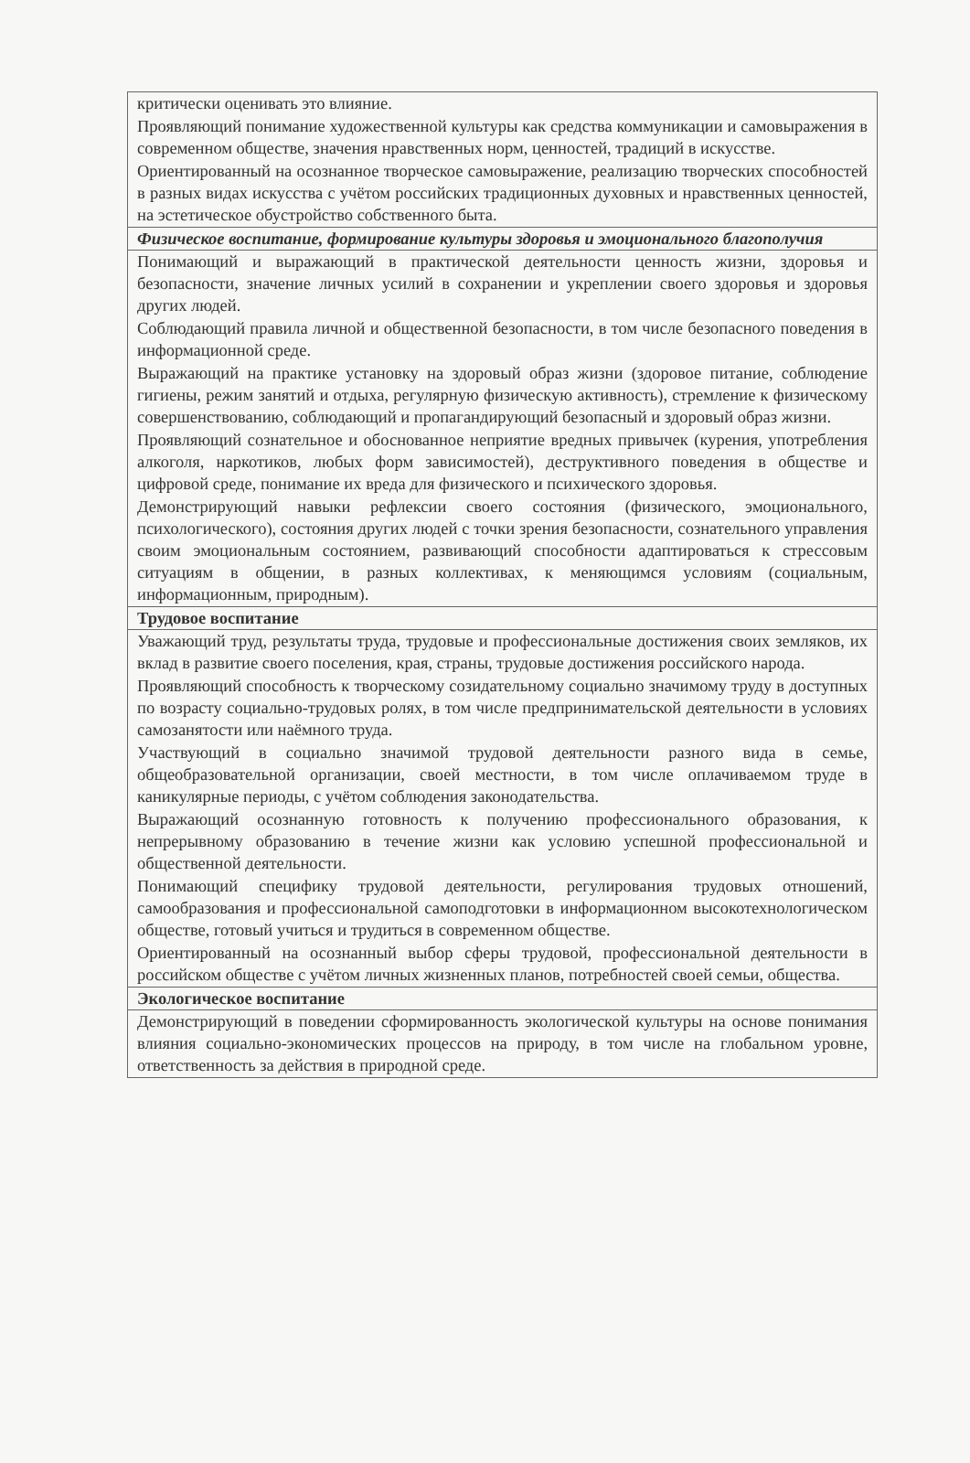| критически оценивать это влияние. Проявляющий понимание художественной культуры как средства коммуникации и самовыражения в современном обществе, значения нравственных норм, ценностей, традиций в искусстве. Ориентированный на осознанное творческое самовыражение, реализацию творческих способностей в разных видах искусства с учётом российских традиционных духовных и нравственных ценностей, на эстетическое обустройство собственного быта. |
| Физическое воспитание, формирование культуры здоровья и эмоционального благополучия |
| Понимающий и выражающий в практической деятельности ценность жизни, здоровья и безопасности, значение личных усилий в сохранении и укреплении своего здоровья и здоровья других людей. Соблюдающий правила личной и общественной безопасности, в том числе безопасного поведения в информационной среде. Выражающий на практике установку на здоровый образ жизни (здоровое питание, соблюдение гигиены, режим занятий и отдыха, регулярную физическую активность), стремление к физическому совершенствованию, соблюдающий и пропагандирующий безопасный и здоровый образ жизни. Проявляющий сознательное и обоснованное неприятие вредных привычек (курения, употребления алкоголя, наркотиков, любых форм зависимостей), деструктивного поведения в обществе и цифровой среде, понимание их вреда для физического и психического здоровья. Демонстрирующий навыки рефлексии своего состояния (физического, эмоционального, психологического), состояния других людей с точки зрения безопасности, сознательного управления своим эмоциональным состоянием, развивающий способности адаптироваться к стрессовым ситуациям в общении, в разных коллективах, к меняющимся условиям (социальным, информационным, природным). |
| Трудовое воспитание |
| Уважающий труд, результаты труда, трудовые и профессиональные достижения своих земляков, их вклад в развитие своего поселения, края, страны, трудовые достижения российского народа. Проявляющий способность к творческому созидательному социально значимому труду в доступных по возрасту социально-трудовых ролях, в том числе предпринимательской деятельности в условиях самозанятости или наёмного труда. Участвующий в социально значимой трудовой деятельности разного вида в семье, общеобразовательной организации, своей местности, в том числе оплачиваемом труде в каникулярные периоды, с учётом соблюдения законодательства. Выражающий осознанную готовность к получению профессионального образования, к непрерывному образованию в течение жизни как условию успешной профессиональной и общественной деятельности. Понимающий специфику трудовой деятельности, регулирования трудовых отношений, самообразования и профессиональной самоподготовки в информационном высокотехнологическом обществе, готовый учиться и трудиться в современном обществе. Ориентированный на осознанный выбор сферы трудовой, профессиональной деятельности в российском обществе с учётом личных жизненных планов, потребностей своей семьи, общества. |
| Экологическое воспитание |
| Демонстрирующий в поведении сформированность экологической культуры на основе понимания влияния социально-экономических процессов на природу, в том числе на глобальном уровне, ответственность за действия в природной среде. |